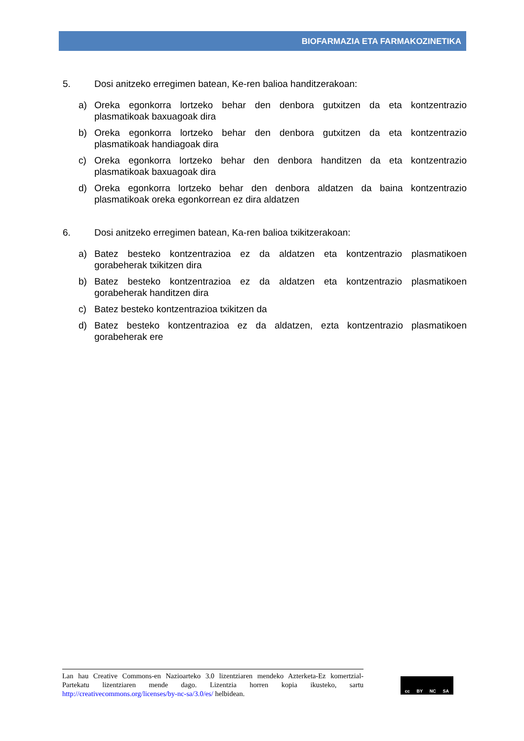BIOFARMAZIA ETA FARMAKOZINETIKA
5. Dosi anitzeko erregimen batean, Ke-ren balioa handitzerakoan:
a) Oreka egonkorra lortzeko behar den denbora gutxitzen da eta kontzentrazio plasmatikoak baxuagoak dira
b) Oreka egonkorra lortzeko behar den denbora gutxitzen da eta kontzentrazio plasmatikoak handiagoak dira
c) Oreka egonkorra lortzeko behar den denbora handitzen da eta kontzentrazio plasmatikoak baxuagoak dira
d) Oreka egonkorra lortzeko behar den denbora aldatzen da baina kontzentrazio plasmatikoak oreka egonkorrean ez dira aldatzen
6. Dosi anitzeko erregimen batean, Ka-ren balioa txikitzerakoan:
a) Batez besteko kontzentrazioa ez da aldatzen eta kontzentrazio plasmatikoen gorabeherak txikitzen dira
b) Batez besteko kontzentrazioa ez da aldatzen eta kontzentrazio plasmatikoen gorabeherak handitzen dira
c) Batez besteko kontzentrazioa txikitzen da
d) Batez besteko kontzentrazioa ez da aldatzen, ezta kontzentrazio plasmatikoen gorabeherak ere
Lan hau Creative Commons-en Nazioarteko 3.0 lizentziaren mendeko Azterketa-Ez komertzial-Partekatu lizentziaren mende dago. Lizentzia horren kopia ikusteko, sartu http://creativecommons.org/licenses/by-nc-sa/3.0/es/ helbidean.
cc BY NC SA